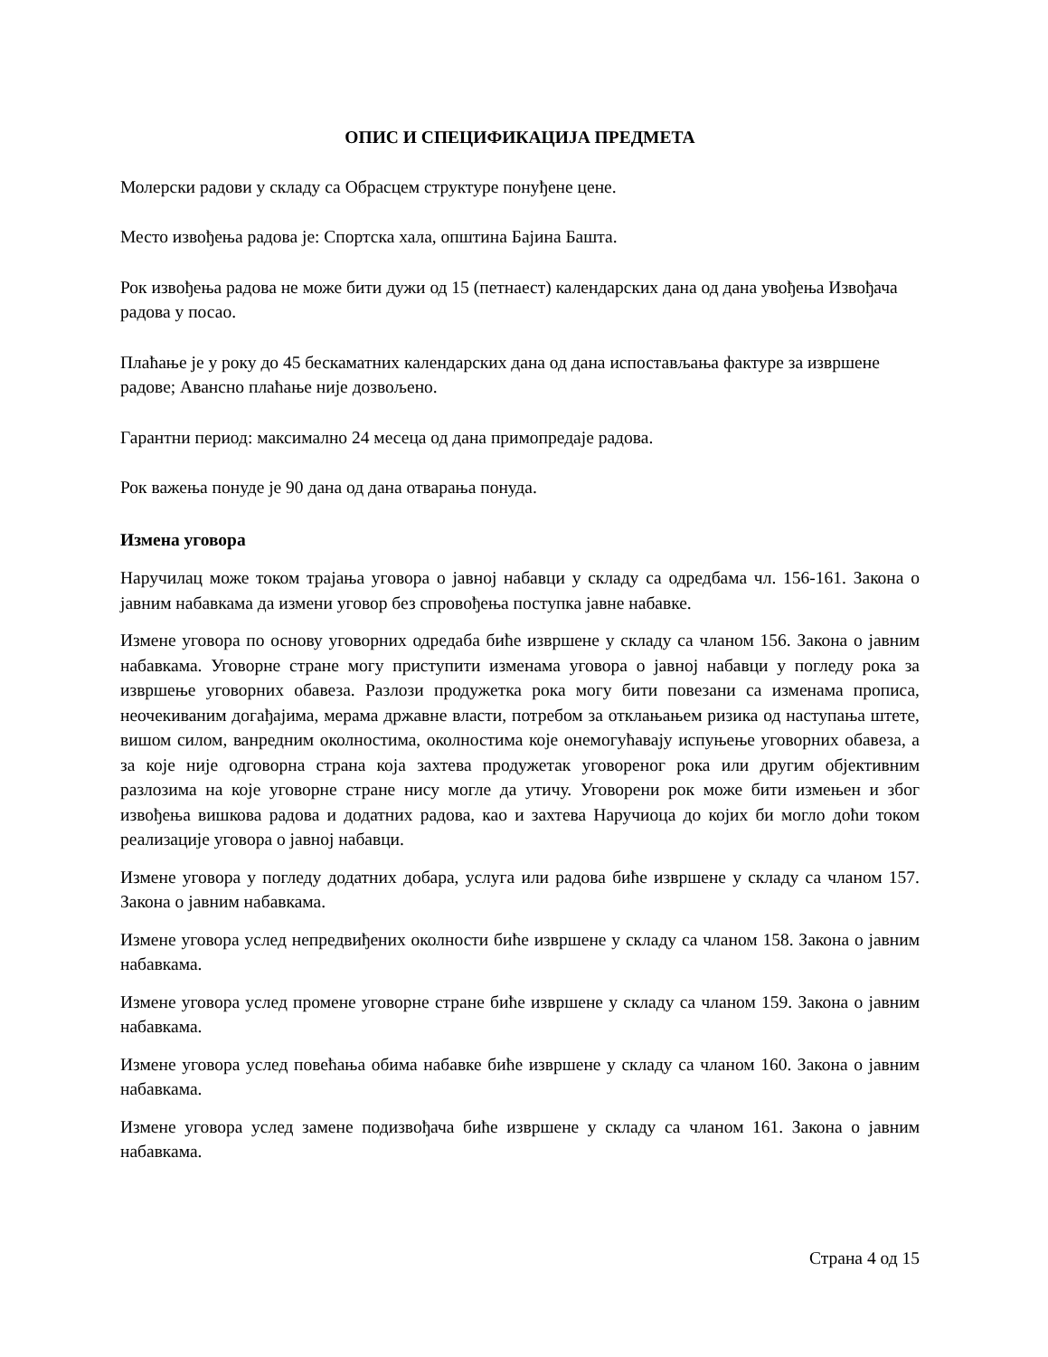ОПИС И СПЕЦИФИКАЦИЈА ПРЕДМЕТА
Молерски радови у складу са Обрасцем структуре понуђене цене.
Место извођења радова је: Спортска хала, општина Бајина Башта.
Рок извођења радова не може бити дужи од 15 (петнаест) календарских дана од дана увођења Извођача радова у посао.
Плаћање је у року до 45 бескаматних календарских дана од дана испостављања фактуре за извршене радове; Авансно плаћање није дозвољено.
Гарантни период: максимално 24 месеца од дана примопредаје радова.
Рок важења понуде је 90 дана од дана отварања понуда.
Измена уговора
Наручилац може током трајања уговора о јавној набавци у складу са одредбама чл. 156-161. Закона о јавним набавкама да измени уговор без спровођења поступка јавне набавке.
Измене уговора по основу уговорних одредаба биће извршене у складу са чланом 156. Закона о јавним набавкама. Уговорне стране могу приступити изменама уговора о јавној набавци у погледу рока за извршење уговорних обавеза. Разлози продужетка рока могу бити повезани са изменама прописа, неочекиваним догађајима, мерама државне власти, потребом за отклањањем ризика од наступања штете, вишом силом, ванредним околностима, околностима које онемогућавају испуњење уговорних обавеза, а за које није одговорна страна која захтева продужетак уговореног рока или другим објективним разлозима на које уговорне стране нису могле да утичу. Уговорени рок може бити измењен и због извођења вишкова радова и додатних радова, као и захтева Наручиоца до којих би могло доћи током реализације уговора о јавној набавци.
Измене уговора у погледу додатних добара, услуга или радова биће извршене у складу са чланом 157. Закона о јавним набавкама.
Измене уговора услед непредвиђених околности биће извршене у складу са чланом 158. Закона о јавним набавкама.
Измене уговора услед промене уговорне стране биће извршене у складу са чланом 159. Закона о јавним набавкама.
Измене уговора услед повећања обима набавке биће извршене у складу са чланом 160. Закона о јавним набавкама.
Измене уговора услед замене подизвођача биће извршене у складу са чланом 161. Закона о јавним набавкама.
Страна 4 од 15